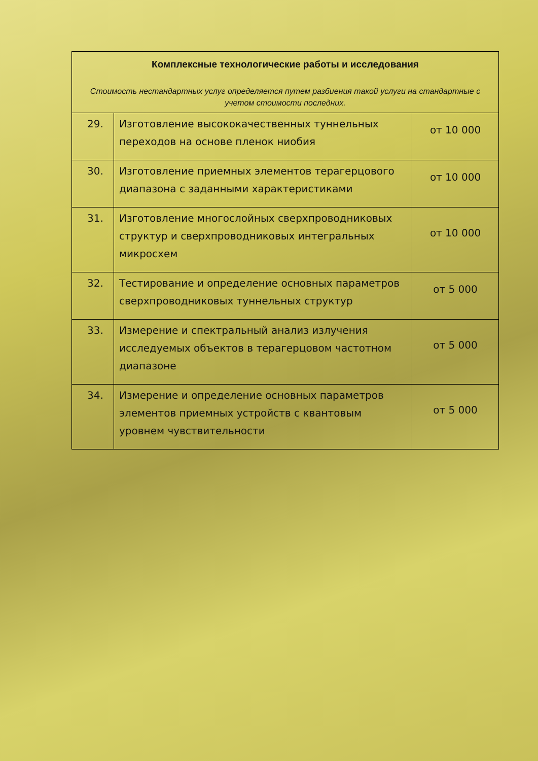| Комплексные технологические работы и исследования Стоимость нестандартных услуг определяется путем разбиения такой услуги на стандартные с учетом стоимости последних. | | |
| --- | --- | --- |
| 29. | Изготовление высококачественных туннельных переходов на основе пленок ниобия | от 10 000 |
| 30. | Изготовление приемных элементов терагерцового диапазона с заданными характеристиками | от 10 000 |
| 31. | Изготовление многослойных сверхпроводниковых структур и сверхпроводниковых интегральных микросхем | от 10 000 |
| 32. | Тестирование и определение основных параметров сверхпроводниковых туннельных структур | от 5 000 |
| 33. | Измерение и спектральный анализ излучения исследуемых объектов в терагерцовом частотном диапазоне | от 5 000 |
| 34. | Измерение и определение основных параметров элементов приемных устройств с квантовым уровнем чувствительности | от 5 000 |